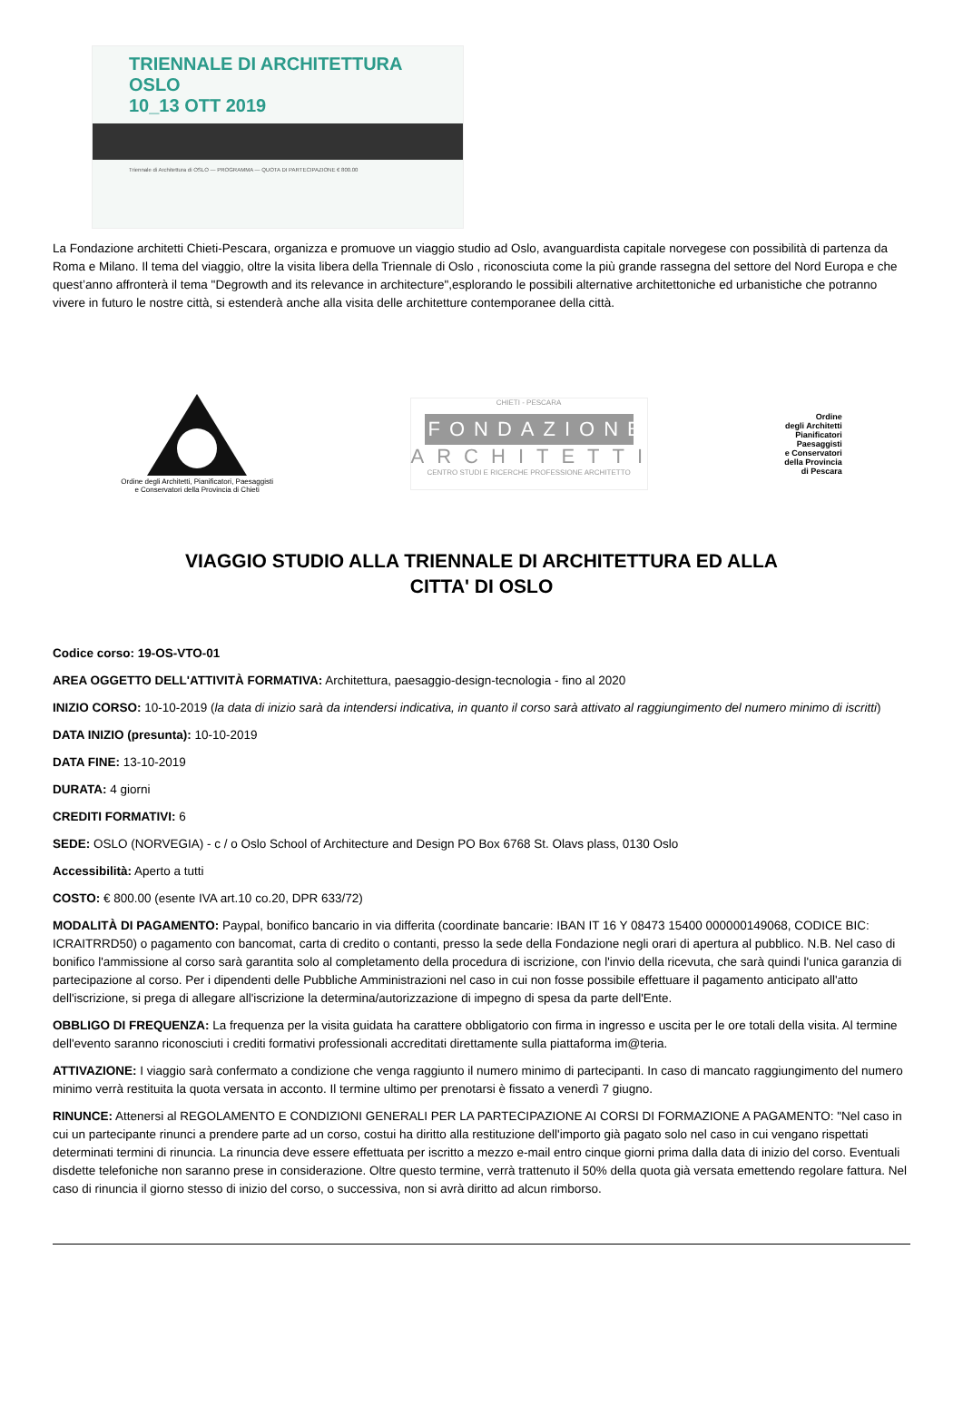TRIENNALE DI ARCHITETTURA OSLO
10_13 OTT 2019
Triennale di Architettura di OSLO — PROGRAMMA — QUOTA DI PARTECIPAZIONE € 800.00
La Fondazione architetti Chieti-Pescara, organizza e promuove un viaggio studio ad Oslo, avanguardista capitale norvegese con possibilità di partenza da Roma e Milano. Il tema del viaggio, oltre la visita libera della Triennale di Oslo , riconosciuta come la più grande rassegna del settore del Nord Europa e che quest’anno affronterà il tema "Degrowth and its relevance in architecture",esplorando le possibili alternative architettoniche ed urbanistiche che potranno vivere in futuro le nostre città, si estenderà anche alla visita delle architetture contemporanee della città.
Ordine degli Architetti, Pianificatori, Paesaggisti
e Conservatori della Provincia di Chieti
CHIETI - PESCARA
FONDAZIONE
ARCHITETTI
CENTRO STUDI E RICERCHE PROFESSIONE ARCHITETTO
Ordine
degli Architetti
Pianificatori
Paesaggisti
e Conservatori
della Provincia
di Pescara
VIAGGIO STUDIO ALLA TRIENNALE DI ARCHITETTURA ED ALLA
CITTA' DI OSLO
Codice corso: 19-OS-VTO-01
AREA OGGETTO DELL'ATTIVITÀ FORMATIVA: Architettura, paesaggio-design-tecnologia - fino al 2020
INIZIO CORSO: 10-10-2019 (la data di inizio sarà da intendersi indicativa, in quanto il corso sarà attivato al raggiungimento del numero minimo di iscritti)
DATA INIZIO (presunta): 10-10-2019
DATA FINE: 13-10-2019
DURATA: 4 giorni
CREDITI FORMATIVI: 6
SEDE: OSLO (NORVEGIA) - c / o Oslo School of Architecture and Design PO Box 6768 St. Olavs plass, 0130 Oslo
Accessibilità: Aperto a tutti
COSTO: € 800.00 (esente IVA art.10 co.20, DPR 633/72)
MODALITÀ DI PAGAMENTO: Paypal, bonifico bancario in via differita (coordinate bancarie: IBAN IT 16 Y 08473 15400 000000149068, CODICE BIC: ICRAITRRD50) o pagamento con bancomat, carta di credito o contanti, presso la sede della Fondazione negli orari di apertura al pubblico. N.B. Nel caso di bonifico l'ammissione al corso sarà garantita solo al completamento della procedura di iscrizione, con l'invio della ricevuta, che sarà quindi l'unica garanzia di partecipazione al corso. Per i dipendenti delle Pubbliche Amministrazioni nel caso in cui non fosse possibile effettuare il pagamento anticipato all'atto dell'iscrizione, si prega di allegare all'iscrizione la determina/autorizzazione di impegno di spesa da parte dell'Ente.
OBBLIGO DI FREQUENZA: La frequenza per la visita guidata ha carattere obbligatorio con firma in ingresso e uscita per le ore totali della visita. Al termine dell'evento saranno riconosciuti i crediti formativi professionali accreditati direttamente sulla piattaforma im@teria.
ATTIVAZIONE: I viaggio sarà confermato a condizione che venga raggiunto il numero minimo di partecipanti. In caso di mancato raggiungimento del numero minimo verrà restituita la quota versata in acconto. Il termine ultimo per prenotarsi è fissato a venerdì 7 giugno.
RINUNCE: Attenersi al REGOLAMENTO E CONDIZIONI GENERALI PER LA PARTECIPAZIONE AI CORSI DI FORMAZIONE A PAGAMENTO: "Nel caso in cui un partecipante rinunci a prendere parte ad un corso, costui ha diritto alla restituzione dell'importo già pagato solo nel caso in cui vengano rispettati determinati termini di rinuncia. La rinuncia deve essere effettuata per iscritto a mezzo e-mail entro cinque giorni prima dalla data di inizio del corso. Eventuali disdette telefoniche non saranno prese in considerazione. Oltre questo termine, verrà trattenuto il 50% della quota già versata emettendo regolare fattura. Nel caso di rinuncia il giorno stesso di inizio del corso, o successiva, non si avrà diritto ad alcun rimborso.